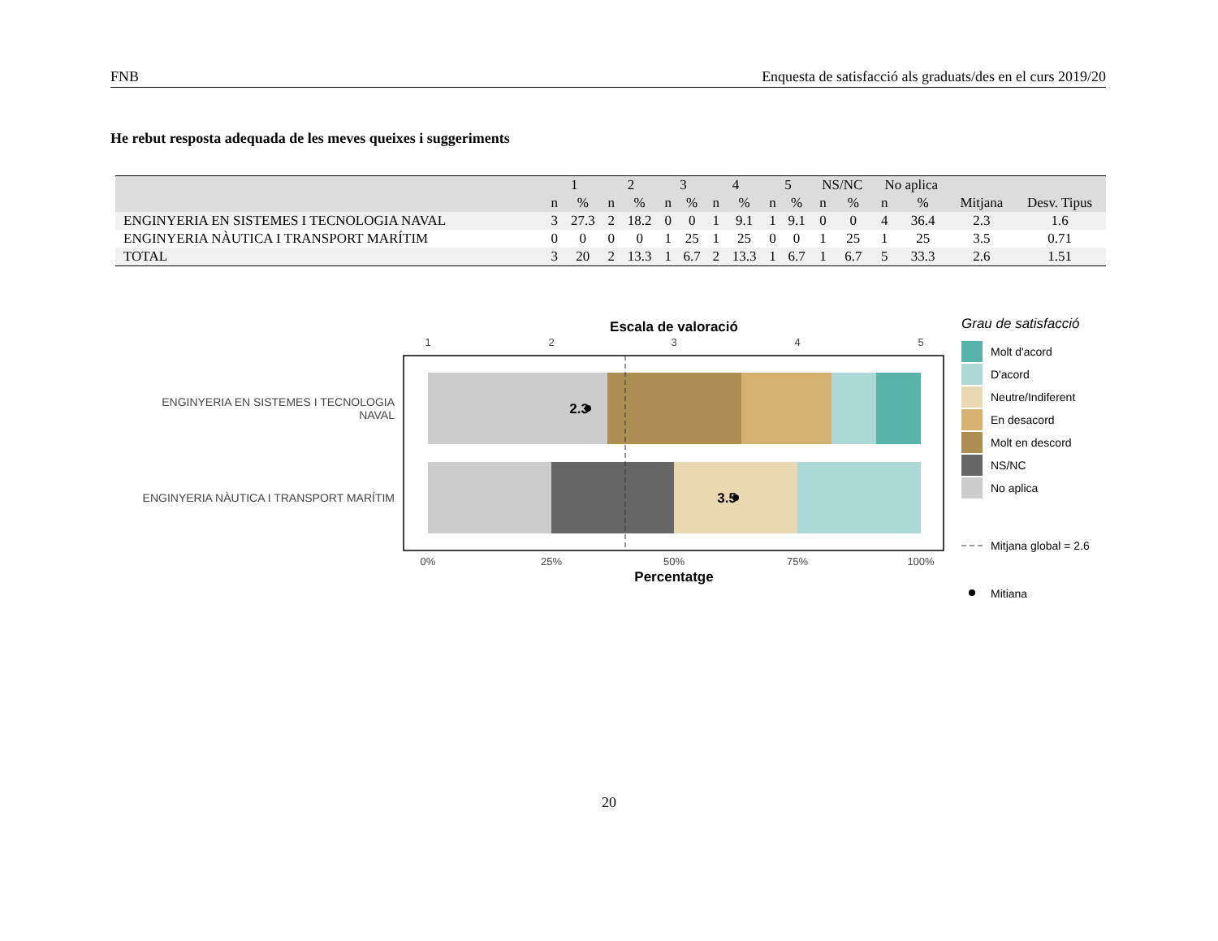FNB Enquesta de satisfacció als graduats/des en el curs 2019/20
He rebut resposta adequada de les meves queixes i suggeriments
| | 1 | | 2 | | 3 | | 4 | | 5 | | NS/NC | | No aplica | | | |
| --- | --- | --- | --- | --- | --- | --- | --- | --- | --- | --- | --- | --- | --- | --- | --- | --- |
| | n | % | n | % | n | % | n | % | n | % | n | % | n | % | Mitjana | Desv. Tipus |
| ENGINYERIA EN SISTEMES I TECNOLOGIA NAVAL | 3 | 27.3 | 2 | 18.2 | 0 | 0 | 1 | 9.1 | 1 | 9.1 | 0 | 0 | 4 | 36.4 | 2.3 | 1.6 |
| ENGINYERIA NÀUTICA I TRANSPORT MARÍTIM | 0 | 0 | 0 | 0 | 1 | 25 | 1 | 25 | 0 | 0 | 1 | 25 | 1 | 25 | 3.5 | 0.71 |
| TOTAL | 3 | 20 | 2 | 13.3 | 1 | 6.7 | 2 | 13.3 | 1 | 6.7 | 1 | 6.7 | 5 | 33.3 | 2.6 | 1.51 |
Escala de valoració
1
2
3
4
5
2.3
3.5
ENGINYERIA EN SISTEMES I TECNOLOGIA
NAVAL
ENGINYERIA NÀUTICA I TRANSPORT MARÍTIM
0%
25%
50%
75%
100%
Percentatge
Grau de satisfacció
Molt d'acord
D'acord
Neutre/Indiferent
En desacord
Molt en descord
NS/NC
No aplica
Mitjana global = 2.6
Mitiana
20